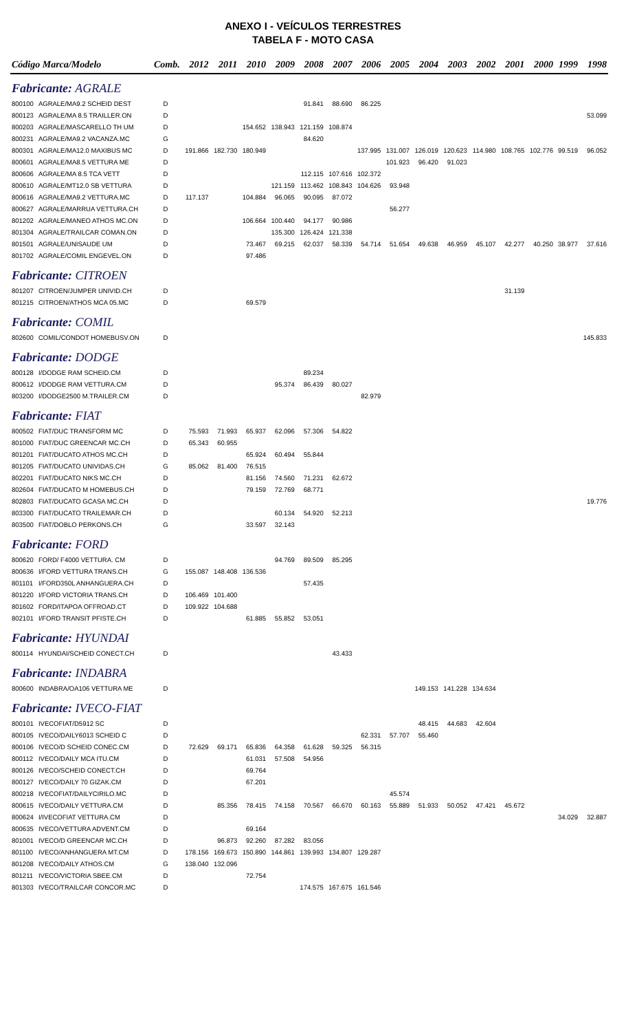ANEXO I - VEÍCULOS TERRESTRES
TABELA F - MOTO CASA
| Código Marca/Modelo | | Comb. | 2012 | 2011 | 2010 | 2009 | 2008 | 2007 | 2006 | 2005 | 2004 | 2003 | 2002 | 2001 | 2000 | 1999 | 1998 |
| --- | --- | --- | --- | --- | --- | --- | --- | --- | --- | --- | --- | --- | --- | --- | --- | --- | --- |
| Fabricante: AGRALE | | | | | | | | | | | | | | | | | |
| 800100 | AGRALE/MA9.2 SCHEID DEST | D | | | | | 91.841 | 88.690 | 86.225 | | | | | | | | |
| 800123 | AGRALE/MA 8.5 TRAILLER.ON | D | | | | | | | | | | | | | | | 53.099 |
| 800203 | AGRALE/MASCARELLO TH UM | D | | | 154.652 | 138.943 | 121.159 | 108.874 | | | | | | | | | |
| 800231 | AGRALE/MA9.2 VACANZA.MC | G | | | | | 84.620 | | | | | | | | | | |
| 800301 | AGRALE/MA12.0 MAXIBUS MC | D | 191.866 | 182.730 | 180.949 | | | | 137.995 | 131.007 | 126.019 | 120.623 | 114.980 | 108.765 | 102.776 | 99.519 | 96.052 |
| 800601 | AGRALE/MA8.5 VETTURA ME | D | | | | | | | | 101.923 | 96.420 | 91.023 | | | | | |
| 800606 | AGRALE/MA 8.5 TCA VETT | D | | | | | 112.115 | 107.616 | 102.372 | | | | | | | | |
| 800610 | AGRALE/MT12.0 SB VETTURA | D | | | | 121.159 | 113.462 | 108.843 | 104.626 | 93.948 | | | | | | | |
| 800616 | AGRALE/MA9.2 VETTURA.MC | D | 117.137 | | 104.884 | 96.065 | 90.095 | 87.072 | | | | | | | | | |
| 800627 | AGRALE/MARRUA VETTURA.CH | D | | | | | | | | 56.277 | | | | | | | |
| 801202 | AGRALE/MANEO ATHOS MC.ON | D | | | 106.664 | 100.440 | 94.177 | 90.986 | | | | | | | | | |
| 801304 | AGRALE/TRAILCAR COMAN.ON | D | | | | 135.300 | 126.424 | 121.338 | | | | | | | | | |
| 801501 | AGRALE/UNISAUDE UM | D | | | 73.467 | 69.215 | 62.037 | 58.339 | 54.714 | 51.654 | 49.638 | 46.959 | 45.107 | 42.277 | 40.250 | 38.977 | 37.616 |
| 801702 | AGRALE/COMIL ENGEVEL.ON | D | | | 97.486 | | | | | | | | | | | | |
| Fabricante: CITROEN | | | | | | | | | | | | | | | | | |
| 801207 | CITROEN/JUMPER UNIVID.CH | D | | | | | | | | | | | | 31.139 | | | |
| 801215 | CITROEN/ATHOS MCA 05.MC | D | | | 69.579 | | | | | | | | | | | | |
| Fabricante: COMIL | | | | | | | | | | | | | | | | | |
| 802600 | COMIL/CONDOT HOMEBUSV.ON | D | | | | | | | | | | | | | | | 145.833 |
| Fabricante: DODGE | | | | | | | | | | | | | | | | | |
| 800128 | I/DODGE RAM SCHEID.CM | D | | | | | 89.234 | | | | | | | | | | |
| 800612 | I/DODGE RAM VETTURA.CM | D | | | | 95.374 | 86.439 | 80.027 | | | | | | | | | |
| 803200 | I/DODGE2500 M.TRAILER.CM | D | | | | | | | 82.979 | | | | | | | | |
| Fabricante: FIAT | | | | | | | | | | | | | | | | | |
| 800502 | FIAT/DUC TRANSFORM MC | D | 75.593 | 71.993 | 65.937 | 62.096 | 57.306 | 54.822 | | | | | | | | | |
| 801000 | FIAT/DUC GREENCAR MC.CH | D | 65.343 | 60.955 | | | | | | | | | | | | | |
| 801201 | FIAT/DUCATO ATHOS MC.CH | D | | | 65.924 | 60.494 | 55.844 | | | | | | | | | | |
| 801205 | FIAT/DUCATO UNIVIDAS.CH | G | 85.062 | 81.400 | 76.515 | | | | | | | | | | | | |
| 802201 | FIAT/DUCATO NIKS MC.CH | D | | | 81.156 | 74.560 | 71.231 | 62.672 | | | | | | | | | |
| 802604 | FIAT/DUCATO M HOMEBUS.CH | D | | | 79.159 | 72.769 | 68.771 | | | | | | | | | | |
| 802803 | FIAT/DUCATO GCASA MC.CH | D | | | | | | | | | | | | | | | 19.776 |
| 803300 | FIAT/DUCATO TRAILEMAR.CH | D | | | | 60.134 | 54.920 | 52.213 | | | | | | | | | |
| 803500 | FIAT/DOBLO PERKONS.CH | G | | | 33.597 | 32.143 | | | | | | | | | | | |
| Fabricante: FORD | | | | | | | | | | | | | | | | | |
| 800620 | FORD/ F4000 VETTURA. CM | D | | | | 94.769 | 89.509 | 85.295 | | | | | | | | | |
| 800636 | I/FORD VETTURA TRANS.CH | G | 155.087 | 148.408 | 136.536 | | | | | | | | | | | | |
| 801101 | I/FORD350L ANHANGUERA.CH | D | | | | | 57.435 | | | | | | | | | | |
| 801220 | I/FORD VICTORIA TRANS.CH | D | 106.469 | 101.400 | | | | | | | | | | | | | |
| 801602 | FORD/ITAPOA OFFROAD.CT | D | 109.922 | 104.688 | | | | | | | | | | | | | |
| 802101 | I/FORD TRANSIT PFISTE.CH | D | | | 61.885 | 55.852 | 53.051 | | | | | | | | | | |
| Fabricante: HYUNDAI | | | | | | | | | | | | | | | | | |
| 800114 | HYUNDAI/SCHEID CONECT.CH | D | | | | | | 43.433 | | | | | | | | | |
| Fabricante: INDABRA | | | | | | | | | | | | | | | | | |
| 800600 | INDABRA/OA106 VETTURA ME | D | | | | | | | | | 149.153 | 141.228 | 134.634 | | | | |
| Fabricante: IVECO-FIAT | | | | | | | | | | | | | | | | | |
| 800101 | IVECOFIAT/D5912 SC | D | | | | | | | | | 48.415 | 44.683 | 42.604 | | | | |
| 800105 | IVECO/DAILY6013 SCHEID C | D | | | | | | | 62.331 | 57.707 | 55.460 | | | | | | |
| 800106 | IVECO/D SCHEID CONEC.CM | D | 72.629 | 69.171 | 65.836 | 64.358 | 61.628 | 59.325 | 56.315 | | | | | | | | |
| 800112 | IVECO/DAILY MCA ITU.CM | D | | | 61.031 | 57.508 | 54.956 | | | | | | | | | | |
| 800126 | IVECO/SCHEID CONECT.CH | D | | | 69.764 | | | | | | | | | | | | |
| 800127 | IVECO/DAILY 70 GIZAK.CM | D | | | 67.201 | | | | | | | | | | | | |
| 800218 | IVECOFIAT/DAILYCIRILO.MC | D | | | | | | | | 45.574 | | | | | | | |
| 800615 | IVECO/DAILY VETTURA.CM | D | | 85.356 | 78.415 | 74.158 | 70.567 | 66.670 | 60.163 | 55.889 | 51.933 | 50.052 | 47.421 | 45.672 | | | |
| 800624 | I/IVECOFIAT VETTURA.CM | D | | | | | | | | | | | | | | 34.029 | 32.887 |
| 800635 | IVECO/VETTURA ADVENT.CM | D | | | 69.164 | | | | | | | | | | | | |
| 801001 | IVECO/D GREENCAR MC.CH | D | | 96.873 | 92.260 | 87.282 | 83.056 | | | | | | | | | | |
| 801100 | IVECO/ANHANGUERA MT.CM | D | 178.156 | 169.673 | 150.890 | 144.861 | 139.993 | 134.807 | 129.287 | | | | | | | | |
| 801208 | IVECO/DAILY ATHOS.CM | G | 138.040 | 132.096 | | | | | | | | | | | | | |
| 801211 | IVECO/VICTORIA SBEE.CM | D | | | 72.754 | | | | | | | | | | | | |
| 801303 | IVECO/TRAILCAR CONCOR.MC | D | | | | | 174.575 | 167.675 | 161.546 | | | | | | | | |